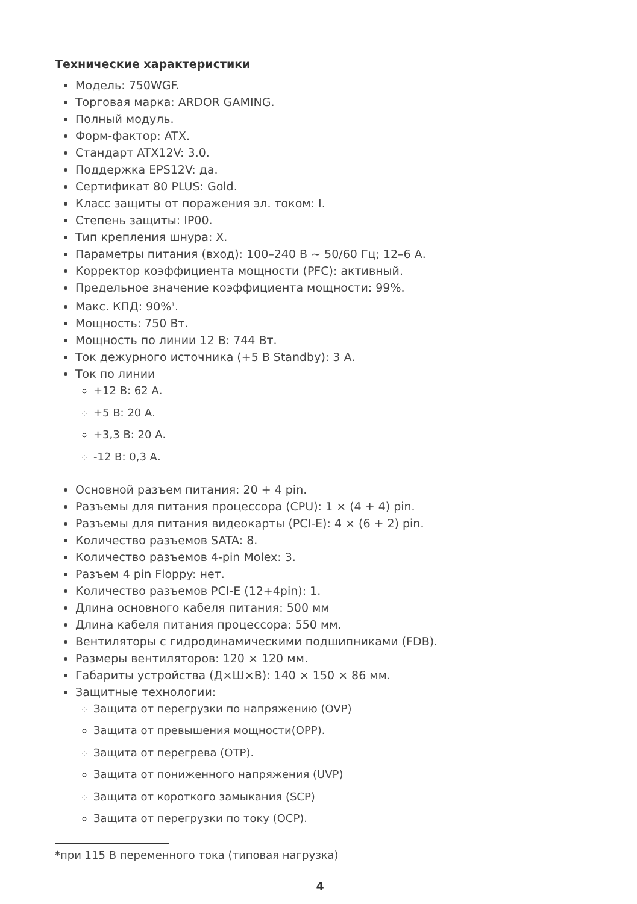Технические характеристики
Модель: 750WGF.
Торговая марка: ARDOR GAMING.
Полный модуль.
Форм-фактор: ATX.
Стандарт ATX12V: 3.0.
Поддержка EPS12V: да.
Сертификат 80 PLUS: Gold.
Класс защиты от поражения эл. током: I.
Степень защиты: IP00.
Тип крепления шнура: X.
Параметры питания (вход): 100–240 В ~ 50/60 Гц; 12–6 А.
Корректор коэффициента мощности (PFC): активный.
Предельное значение коэффициента мощности: 99%.
Макс. КПД: 90%<sup>1</sup>.
Мощность: 750 Вт.
Мощность по линии 12 В: 744 Вт.
Ток дежурного источника (+5 В Standby): 3 А.
Ток по линии
+12 В: 62 А.
+5 В: 20 А.
+3,3 В: 20 А.
-12 В: 0,3 А.
Основной разъем питания: 20 + 4 pin.
Разъемы для питания процессора (CPU): 1 × (4 + 4) pin.
Разъемы для питания видеокарты (PCI-E): 4 × (6 + 2) pin.
Количество разъемов SATA: 8.
Количество разъемов 4-pin Molex: 3.
Разъем 4 pin Floppy: нет.
Количество разъемов PCI-E (12+4pin): 1.
Длина основного кабеля питания: 500 мм
Длина кабеля питания процессора: 550 мм.
Вентиляторы с гидродинамическими подшипниками (FDB).
Размеры вентиляторов: 120 × 120 мм.
Габариты устройства (Д×Ш×В): 140 × 150 × 86 мм.
Защитные технологии:
Защита от перегрузки по напряжению (OVP)
Защита от превышения мощности(OPP).
Защита от перегрева (OTP).
Защита от пониженного напряжения (UVP)
Защита от короткого замыкания (SCP)
Защита от перегрузки по току (OCP).
*при 115 В переменного тока (типовая нагрузка)
4